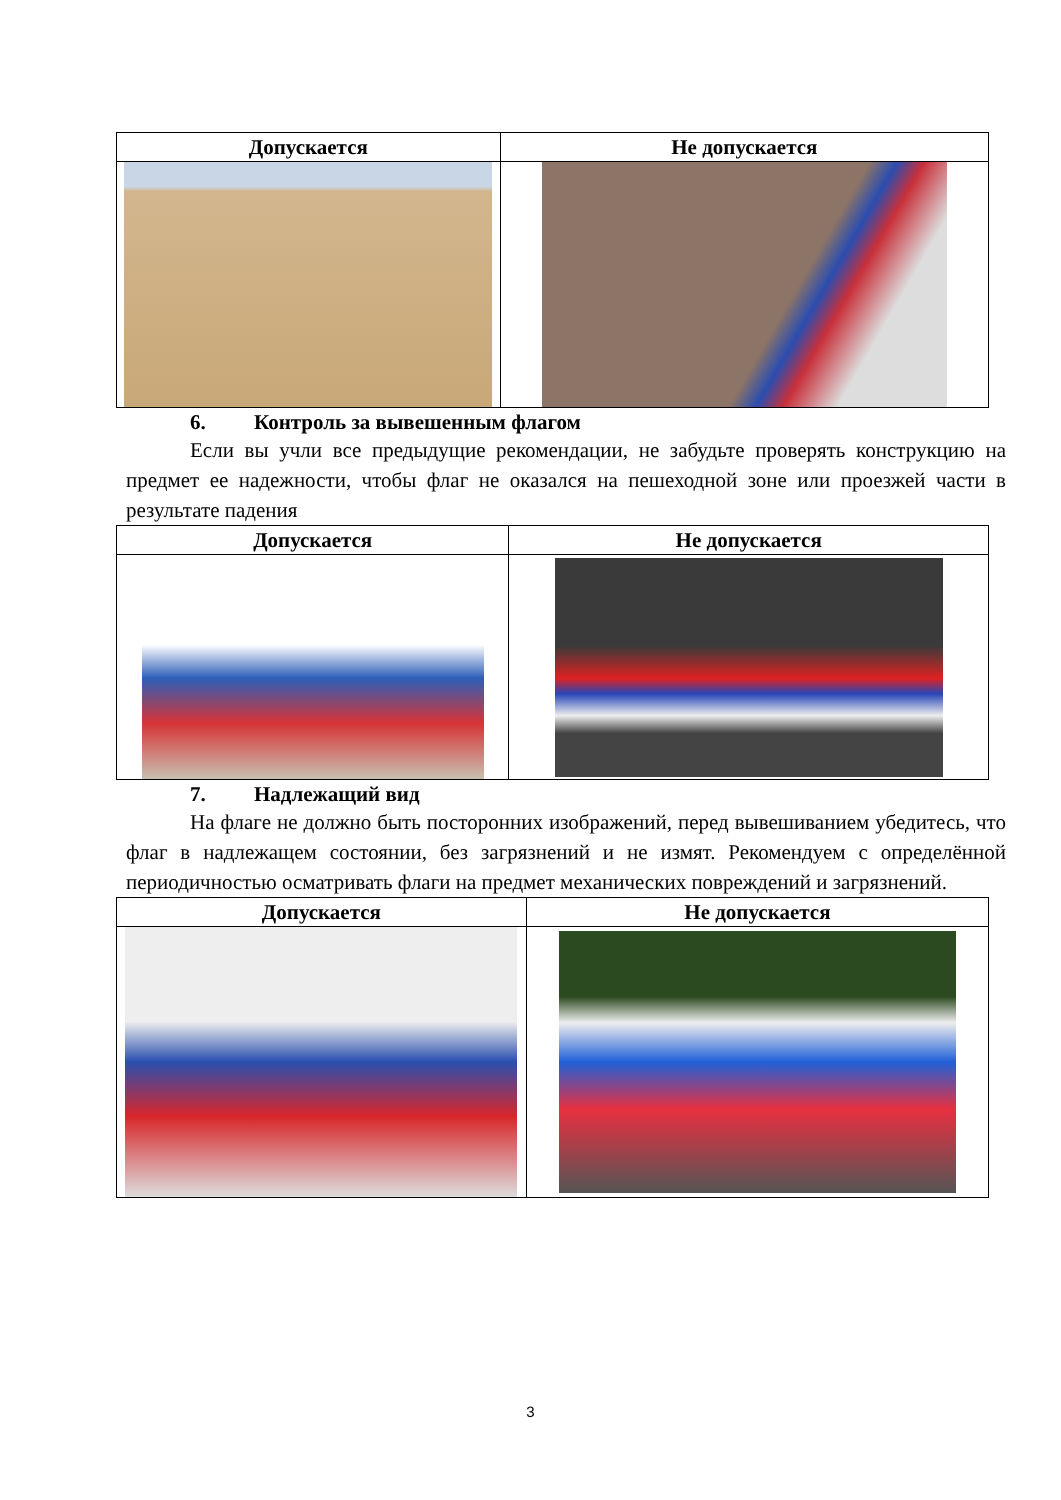| Допускается | Не допускается |
| --- | --- |
6. Контроль за вывешенным флагом
Если вы учли все предыдущие рекомендации, не забудьте проверять конструкцию на предмет ее надежности, чтобы флаг не оказался на пешеходной зоне или проезжей части в результате падения
| Допускается | Не допускается |
| --- | --- |
7. Надлежащий вид
На флаге не должно быть посторонних изображений, перед вывешиванием убедитесь, что флаг в надлежащем состоянии, без загрязнений и не измят. Рекомендуем с определённой периодичностью осматривать флаги на предмет механических повреждений и загрязнений.
| Допускается | Не допускается |
| --- | --- |
3